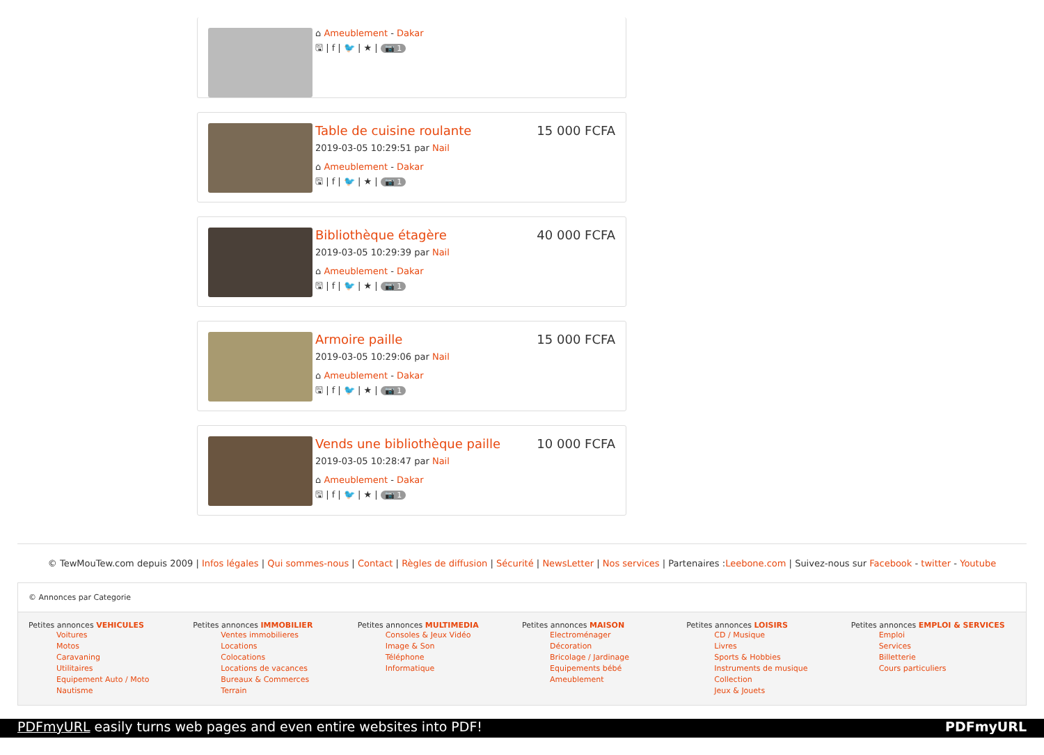⌂ Ameublement - Dakar
🖫 | f | 🐦 | ★ | 📷 1
Table de cuisine roulante 15 000 FCFA
2019-03-05 10:29:51 par Nail
⌂ Ameublement - Dakar
🖫 | f | 🐦 | ★ | 📷 1
Bibliothèque étagère 40 000 FCFA
2019-03-05 10:29:39 par Nail
⌂ Ameublement - Dakar
🖫 | f | 🐦 | ★ | 📷 1
Armoire paille 15 000 FCFA
2019-03-05 10:29:06 par Nail
⌂ Ameublement - Dakar
🖫 | f | 🐦 | ★ | 📷 1
Vends une bibliothèque paille 10 000 FCFA
2019-03-05 10:28:47 par Nail
⌂ Ameublement - Dakar
🖫 | f | 🐦 | ★ | 📷 1
© TewMouTew.com depuis 2009 | Infos légales | Qui sommes-nous | Contact | Règles de diffusion | Sécurité | NewsLetter | Nos services | Partenaires :Leebone.com | Suivez-nous sur Facebook - twitter - Youtube
© Annonces par Categorie
Petites annonces VEHICULES
Voitures
Motos
Caravaning
Utilitaires
Equipement Auto / Moto
Nautisme
Petites annonces IMMOBILIER
Ventes immobilieres
Locations
Colocations
Locations de vacances
Bureaux & Commerces
Terrain
Petites annonces MULTIMEDIA
Consoles & Jeux Vidéo
Image & Son
Téléphone
Informatique
Petites annonces MAISON
Electroménager
Décoration
Bricolage / Jardinage
Equipements bébé
Ameublement
Petites annonces LOISIRS
CD / Musique
Livres
Sports & Hobbies
Instruments de musique
Collection
Jeux & Jouets
Petites annonces EMPLOI & SERVICES
Emploi
Services
Billetterie
Cours particuliers
PDFmyURL easily turns web pages and even entire websites into PDF! PDFmyURL